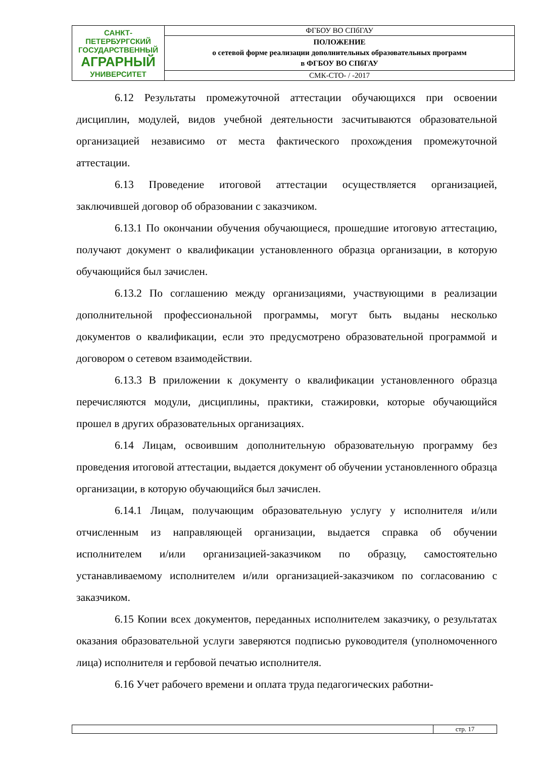| САНКТ-ПЕТЕРБУРГСКИЙ ГОСУДАРСТВЕННЫЙ АГРАРНЫЙ УНИВЕРСИТЕТ | ФГБОУ ВО СПбГАУ |
| | ПОЛОЖЕНИЕ о сетевой форме реализации дополнительных образовательных программ в ФГБОУ ВО СПбГАУ |
| | СМК-СТО- / -2017 |
6.12 Результаты промежуточной аттестации обучающихся при освоении дисциплин, модулей, видов учебной деятельности засчитываются образовательной организацией независимо от места фактического прохождения промежуточной аттестации.
6.13 Проведение итоговой аттестации осуществляется организацией, заключившей договор об образовании с заказчиком.
6.13.1 По окончании обучения обучающиеся, прошедшие итоговую аттестацию, получают документ о квалификации установленного образца организации, в которую обучающийся был зачислен.
6.13.2 По соглашению между организациями, участвующими в реализации дополнительной профессиональной программы, могут быть выданы несколько документов о квалификации, если это предусмотрено образовательной программой и договором о сетевом взаимодействии.
6.13.3 В приложении к документу о квалификации установленного образца перечисляются модули, дисциплины, практики, стажировки, которые обучающийся прошел в других образовательных организациях.
6.14 Лицам, освоившим дополнительную образовательную программу без проведения итоговой аттестации, выдается документ об обучении установленного образца организации, в которую обучающийся был зачислен.
6.14.1 Лицам, получающим образовательную услугу у исполнителя и/или отчисленным из направляющей организации, выдается справка об обучении исполнителем и/или организацией-заказчиком по образцу, самостоятельно устанавливаемому исполнителем и/или организацией-заказчиком по согласованию с заказчиком.
6.15 Копии всех документов, переданных исполнителем заказчику, о результатах оказания образовательной услуги заверяются подписью руководителя (уполномоченного лица) исполнителя и гербовой печатью исполнителя.
6.16 Учет рабочего времени и оплата труда педагогических работни-
| | стр. 17 |